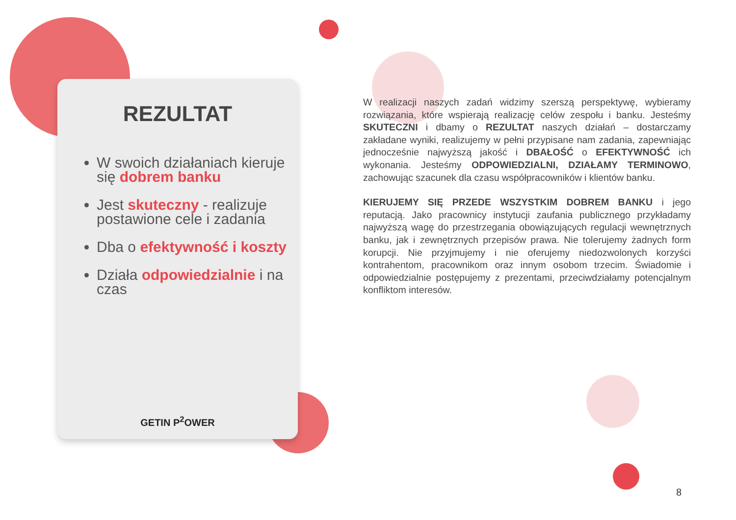REZULTAT
W swoich działaniach kieruje się dobrem banku
Jest skuteczny - realizuje postawione cele i zadania
Dba o efektywność i koszty
Działa odpowiedzialnie i na czas
GETIN P<sup>2</sup>OWER
W realizacji naszych zadań widzimy szerszą perspektywę, wybieramy rozwiązania, które wspierają realizację celów zespołu i banku. Jesteśmy SKUTECZNI i dbamy o REZULTAT naszych działań – dostarczamy zakładane wyniki, realizujemy w pełni przypisane nam zadania, zapewniając jednocześnie najwyższą jakość i DBAŁOŚĆ o EFEKTYWNOŚĆ ich wykonania. Jesteśmy ODPOWIEDZIALNI, DZIAŁAMY TERMINOWO, zachowując szacunek dla czasu współpracowników i klientów banku.
KIERUJEMY SIĘ PRZEDE WSZYSTKIM DOBREM BANKU i jego reputacją. Jako pracownicy instytucji zaufania publicznego przykładamy najwyższą wagę do przestrzegania obowiązujących regulacji wewnętrznych banku, jak i zewnętrznych przepisów prawa. Nie tolerujemy żadnych form korupcji. Nie przyjmujemy i nie oferujemy niedozwolonych korzyści kontrahentom, pracownikom oraz innym osobom trzecim. Świadomie i odpowiedzialnie postępujemy z prezentami, przeciwdziałamy potencjalnym konfliktom interesów.
8